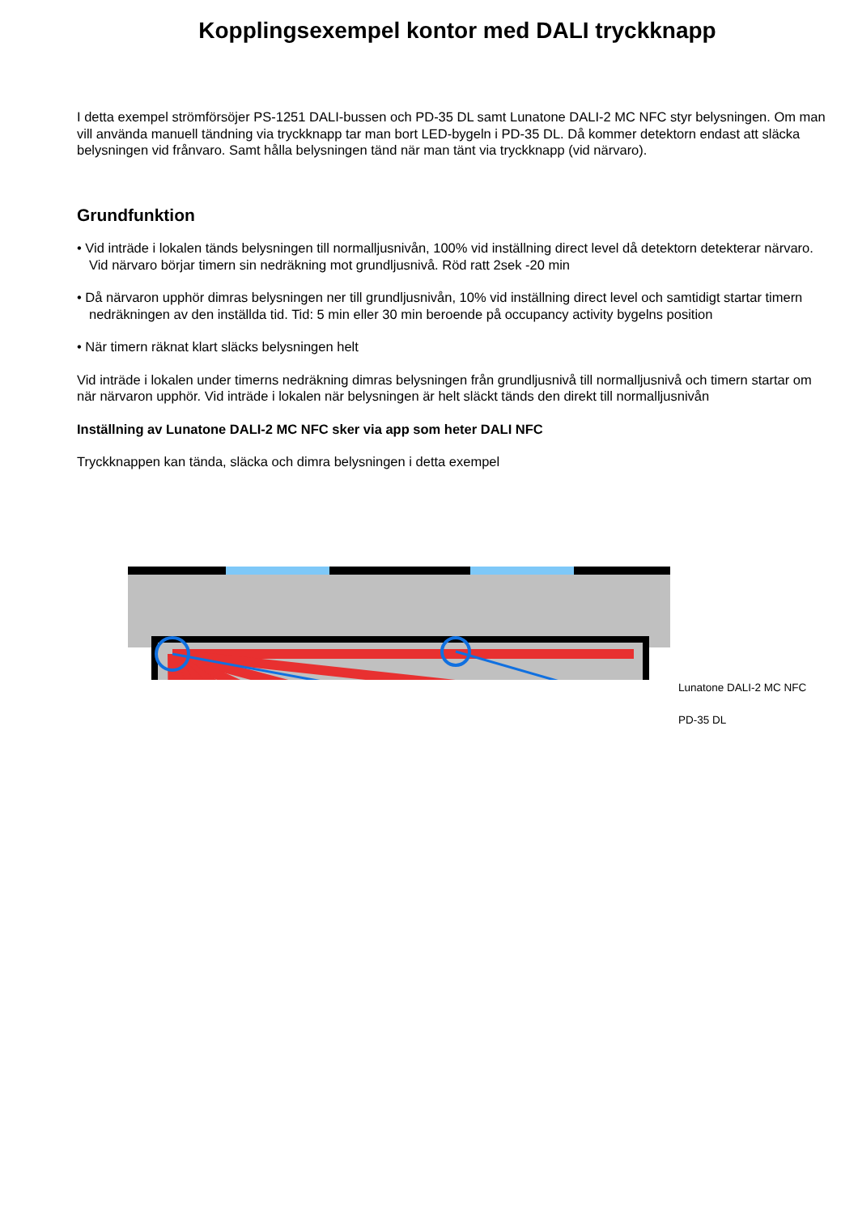Kopplingsexempel kontor med DALI tryckknapp
I detta exempel strömförsöjer PS-1251 DALI-bussen och PD-35 DL samt Lunatone DALI-2 MC NFC styr belysningen. Om man vill använda manuell tändning via tryckknapp tar man bort LED-bygeln i PD-35 DL. Då kommer detektorn endast att släcka belysningen vid frånvaro. Samt hålla belysningen tänd när man tänt via tryckknapp (vid närvaro).
Grundfunktion
• Vid inträde i lokalen tänds belysningen till normalljusnivån, 100% vid inställning direct level då detektorn detekterar närvaro.
Vid närvaro börjar timern sin nedräkning mot grundljusnivå. Röd ratt 2sek -20 min
• Då närvaron upphör dimras belysningen ner till grundljusnivån, 10% vid inställning direct level och samtidigt startar timern nedräkningen av den inställda tid. Tid: 5 min eller 30 min beroende på occupancy activity bygelns position
• När timern räknat klart släcks belysningen helt
Vid inträde i lokalen under timerns nedräkning dimras belysningen från grundljusnivå till normalljusnivå och timern startar om när närvaron upphör. Vid inträde i lokalen när belysningen är helt släckt tänds den direkt till normalljusnivån
Inställning av Lunatone DALI-2 MC NFC sker via app som heter DALI NFC
Tryckknappen kan tända, släcka och dimra belysningen i detta exempel
Lunatone DALI-2 MC NFC
PD-35 DL